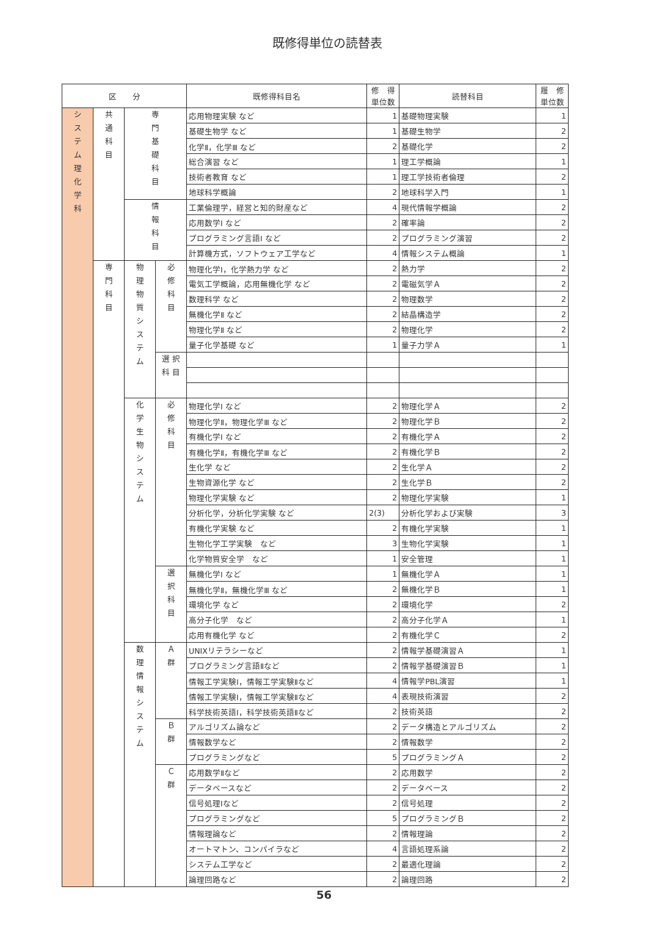既修得単位の読替表
| 区 分 | | | | 既修得科目名 | 修 得 単位数 | 読替科目 | 履 修 単位数 |
| --- | --- | --- | --- | --- | --- | --- | --- |
| シ ス テ ム 理 化 学 科 | 共 通 科 目 | 専 門 基 礎 科 目 | | 応用物理実験 など | 1 | 基礎物理実験 | 1 |
| | | | | 基礎生物学 など | 1 | 基礎生物学 | 2 |
| | | | | 化学Ⅱ，化学Ⅲ など | 2 | 基礎化学 | 2 |
| | | | | 総合演習 など | 1 | 理工学概論 | 1 |
| | | | | 技術者教育 など | 1 | 理工学技術者倫理 | 2 |
| | | | | 地球科学概論 | 2 | 地球科学入門 | 1 |
| | | 情 報 科 目 | | 工業倫理学，経営と知的財産など | 4 | 現代情報学概論 | 2 |
| | | | | 応用数学Ⅰ など | 2 | 確率論 | 2 |
| | | | | プログラミング言語Ⅰ など | 2 | プログラミング演習 | 2 |
| | | | | 計算機方式，ソフトウェア工学など | 4 | 情報システム概論 | 1 |
| | 専 門 科 目 | 物 理 物 質 シ ス テ ム | 必 修 科 目 | 物理化学Ⅰ，化学熱力学 など | 2 | 熱力学 | 2 |
| | | | | 電気工学概論，応用無機化学 など | 2 | 電磁気学Ａ | 2 |
| | | | | 数理科学 など | 2 | 物理数学 | 2 |
| | | | | 無機化学Ⅱ など | 2 | 結晶構造学 | 2 |
| | | | | 物理化学Ⅱ など | 2 | 物理化学 | 2 |
| | | | | 量子化学基礎 など | 1 | 量子力学Ａ | 1 |
| | | | 選 択 科 目 | | | | |
| | | 化 学 生 物 シ ス テ ム | 必 修 科 目 | 物理化学Ⅰ など | 2 | 物理化学Ａ | 2 |
| | | | | 物理化学Ⅱ，物理化学Ⅲ など | 2 | 物理化学Ｂ | 2 |
| | | | | 有機化学Ⅰ など | 2 | 有機化学Ａ | 2 |
| | | | | 有機化学Ⅱ，有機化学Ⅲ など | 2 | 有機化学Ｂ | 2 |
| | | | | 生化学 など | 2 | 生化学Ａ | 2 |
| | | | | 生物資源化学 など | 2 | 生化学Ｂ | 2 |
| | | | | 物理化学実験 など | 2 | 物理化学実験 | 1 |
| | | | | 分析化学，分析化学実験 など | 2(3) | 分析化学および実験 | 3 |
| | | | | 有機化学実験 など | 2 | 有機化学実験 | 1 |
| | | | | 生物化学工学実験 など | 3 | 生物化学実験 | 1 |
| | | | | 化学物質安全学 など | 1 | 安全管理 | 1 |
| | | | 選 択 科 目 | 無機化学Ⅰ など | 1 | 無機化学Ａ | 1 |
| | | | | 無機化学Ⅱ，無機化学Ⅲ など | 2 | 無機化学Ｂ | 1 |
| | | | | 環境化学 など | 2 | 環境化学 | 2 |
| | | | | 高分子化学 など | 2 | 高分子化学Ａ | 1 |
| | | | | 応用有機化学 など | 2 | 有機化学Ｃ | 2 |
| | | 数 理 情 報 シ ス テ ム | Ａ 群 | UNIXリテラシーなど | 2 | 情報学基礎演習Ａ | 1 |
| | | | | プログラミング言語Ⅱなど | 2 | 情報学基礎演習Ｂ | 1 |
| | | | | 情報工学実験Ⅰ，情報工学実験Ⅱなど | 4 | 情報学PBL演習 | 1 |
| | | | | 情報工学実験Ⅰ，情報工学実験Ⅱなど | 4 | 表現技術演習 | 2 |
| | | | | 科学技術英語Ⅰ，科学技術英語Ⅱなど | 2 | 技術英語 | 2 |
| | | | Ｂ 群 | アルゴリズム論など | 2 | データ構造とアルゴリズム | 2 |
| | | | | 情報数学など | 2 | 情報数学 | 2 |
| | | | | プログラミングなど | 5 | プログラミングＡ | 2 |
| | | | Ｃ 群 | 応用数学Ⅱなど | 2 | 応用数学 | 2 |
| | | | | データベースなど | 2 | データベース | 2 |
| | | | | 信号処理Ⅰなど | 2 | 信号処理 | 2 |
| | | | | プログラミングなど | 5 | プログラミングＢ | 2 |
| | | | | 情報理論など | 2 | 情報理論 | 2 |
| | | | | オートマトン、コンパイラなど | 4 | 言語処理系論 | 2 |
| | | | | システム工学など | 2 | 最適化理論 | 2 |
| | | | | 論理回路など | 2 | 論理回路 | 2 |
56